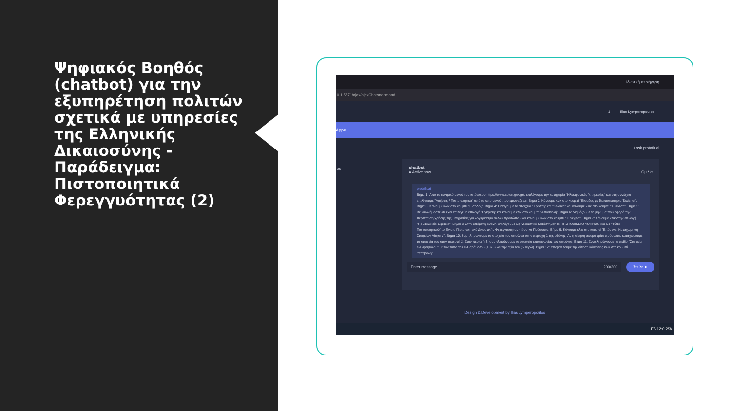Ψηφιακός Βοηθός (chatbot) για την εξυπηρέτηση πολιτών σχετικά με υπηρεσίες της Ελληνικής Δικαιοσύνης - Παράδειγμα: Πιστοποιητικά Φερεγγυότητας (2)
Ιδιωτική περιήγηση
.0.1:5671/ajax/ajaxChatondemand
1 Ilias Lymperopoulos
Apps
/ ask protath.ai
os
chatbot
● Active now Ομιλία
protath.ai
Βήμα 1: Από το κεντρικό μενού του ιστότοπου https://www.solon.gov.gr/, επιλέγουμε την κατηγορία "Ηλεκτρονικές Υπηρεσίες" και στη συνέχεια επιλέγουμε "Αιτήσεις / Πιστοποιητικά" από το υπο-μενού που εμφανίζεται. Βήμα 2: Κάνουμε κλικ στο κουμπί "Είσοδος με διαπιστευτήρια Taxisnet". Βήμα 3: Κάνουμε κλικ στο κουμπί "Είσοδος". Βήμα 4: Εισάγουμε τα στοιχεία "Χρήστη" και "Κωδικό" και κάνουμε κλικ στο κουμπί "Σύνδεση". Βήμα 5: Βεβαιωνόμαστε ότι έχει επιλεγεί η επιλογή "Εγκριση" και κάνουμε κλικ στο κουμπί "Αποστολή". Βήμα 6: Διαβάζουμε το μήνυμα που αφορά την περίπτωση χρήσης της υπηρεσίας για λογαριασμό άλλου προσώπου και κάνουμε κλικ στο κουμπί "Συνέχεια". Βήμα 7: Κάνουμε κλικ στην επιλογή "Πρωτοδικείο-Εφετείο". Βήμα 8: Στην επόμενη οθόνη, επιλέγουμε ως "Δικαστικό Κατάστημα" το ΠΡΩΤΟΔΙΚΕΙΟ ΑΘΗΝΩΝ και ως "Τύπο Πιστοποιητικού" το Ενιαίο Πιστοποιητικό Δικαστικής Φερεγγυότητας - Φυσικά Πρόσωπα. Βήμα 9: Κάνουμε κλικ στο κουμπί "Επόμενο: Καταχώρηση Στοιχείων Αίτησης". Βήμα 10: Συμπληρώνουμε τα στοιχεία του αιτούντα στην περιοχή 1 της οθόνης. Αν η αίτηση αφορά τρίτο πρόσωπο, καταχωρούμε τα στοιχεία του στην περιοχή 2. Στην περιοχή 3, συμπληρώνουμε τα στοιχεία επικοινωνίας του αιτούντα. Βήμα 11: Συμπληρώνουμε το πεδίο "Στοιχεία e-Παραβόλου" με τον τύπο του e-Παράβολου (1375) και την αξία του (5 ευρώ). Βήμα 12: Υποβάλλουμε την αίτηση κάνοντας κλικ στο κουμπί "Υποβολή".
Enter message 200/200 Στείλε ➤
Design & Development by Ilias Lymperopoulos
ΕΛ 12:0 2/3/